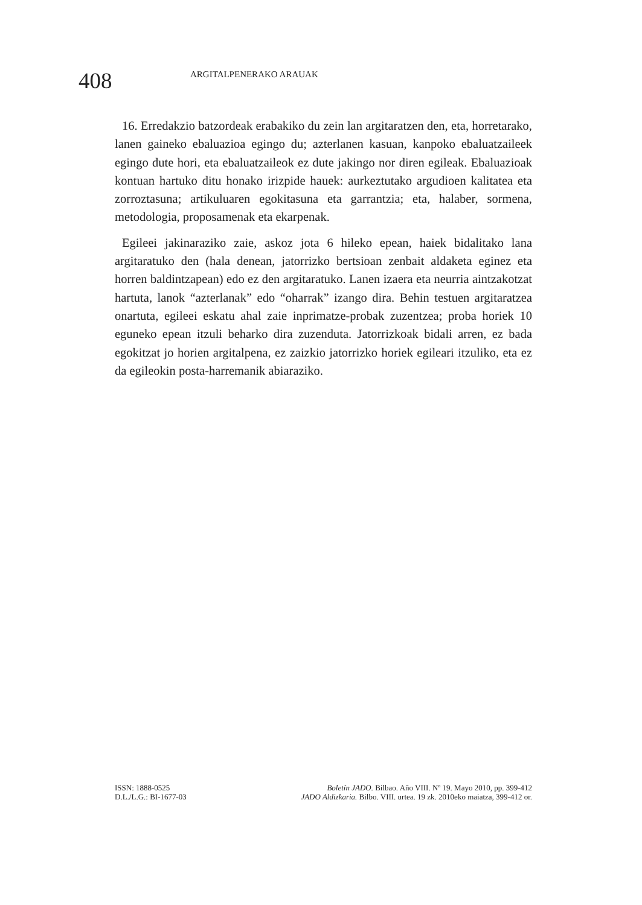408
ARGITALPENERAKO ARAUAK
16. Erredakzio batzordeak erabakiko du zein lan argitaratzen den, eta, horretarako, lanen gaineko ebaluazioa egingo du; azterlanen kasuan, kanpoko ebaluatzaileek egingo dute hori, eta ebaluatzaileok ez dute jakingo nor diren egileak. Ebaluazioak kontuan hartuko ditu honako irizpide hauek: aurkeztutako argudioen kalitatea eta zorroztasuna; artikuluaren egokitasuna eta garrantzia; eta, halaber, sormena, metodologia, proposamenak eta ekarpenak.
Egileei jakinaraziko zaie, askoz jota 6 hileko epean, haiek bidalitako lana argitaratuko den (hala denean, jatorrizko bertsioan zenbait aldaketa eginez eta horren baldintzapean) edo ez den argitaratuko. Lanen izaera eta neurria aintzakotzat hartuta, lanok “azterlanak” edo “oharrak” izango dira. Behin testuen argitaratzea onartuta, egileei eskatu ahal zaie inprimatze-probak zuzentzea; proba horiek 10 eguneko epean itzuli beharko dira zuzenduta. Jatorrizkoak bidali arren, ez bada egokitzat jo horien argitalpena, ez zaizkio jatorrizko horiek egileari itzuliko, eta ez da egileokin posta-harremanik abiaraziko.
ISSN: 1888-0525
D.L./L.G.: BI-1677-03
Boletín JADO. Bilbao. Año VIII. Nº 19. Mayo 2010, pp. 399-412
JADO Aldizkaria. Bilbo. VIII. urtea. 19 zk. 2010eko maiatza, 399-412 or.